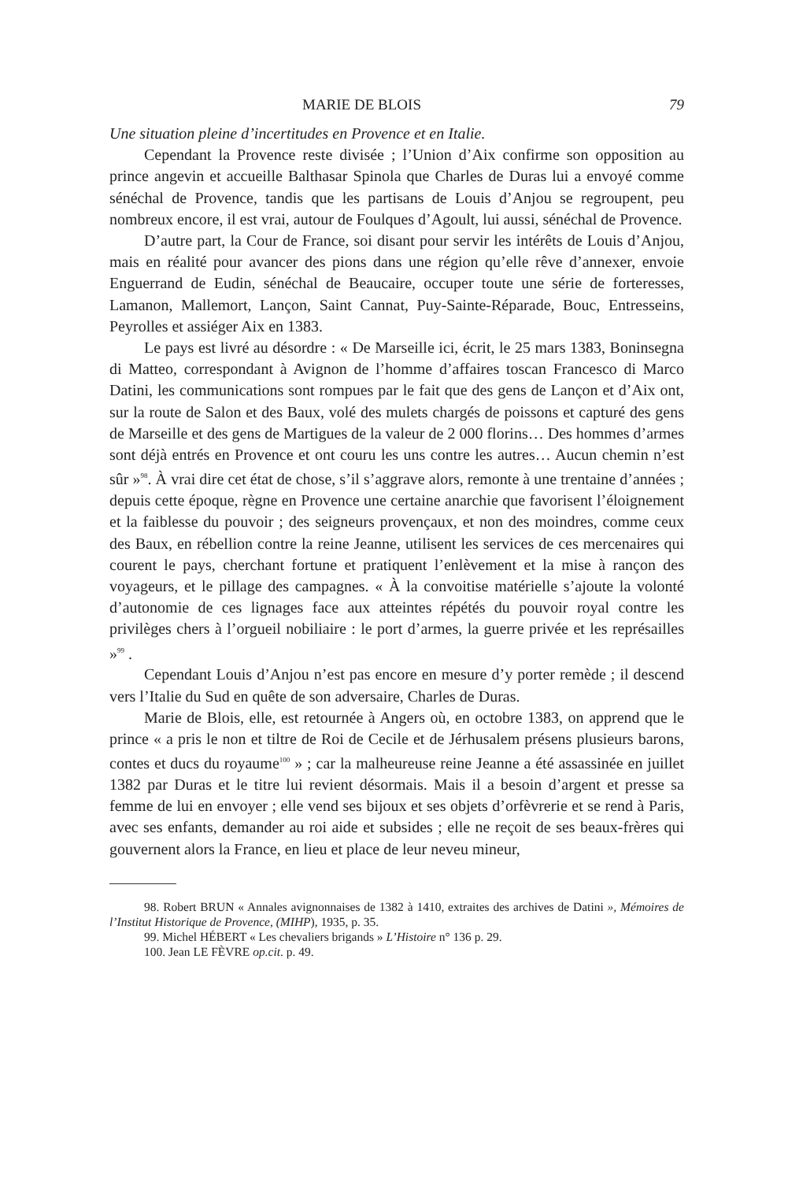MARIE DE BLOIS 79
Une situation pleine d’incertitudes en Provence et en Italie.
Cependant la Provence reste divisée ; l’Union d’Aix confirme son opposition au prince angevin et accueille Balthasar Spinola que Charles de Duras lui a envoyé comme sénéchal de Provence, tandis que les partisans de Louis d’Anjou se regroupent, peu nombreux encore, il est vrai, autour de Foulques d’Agoult, lui aussi, sénéchal de Provence.
D’autre part, la Cour de France, soi disant pour servir les intérêts de Louis d’Anjou, mais en réalité pour avancer des pions dans une région qu’elle rêve d’annexer, envoie Enguerrand de Eudin, sénéchal de Beaucaire, occuper toute une série de forteresses, Lamanon, Mallemort, Lançon, Saint Cannat, Puy-Sainte-Réparade, Bouc, Entresseins, Peyrolles et assiéger Aix en 1383.
Le pays est livré au désordre : « De Marseille ici, écrit, le 25 mars 1383, Boninsegna di Matteo, correspondant à Avignon de l’homme d’affaires toscan Francesco di Marco Datini, les communications sont rompues par le fait que des gens de Lançon et d’Aix ont, sur la route de Salon et des Baux, volé des mulets chargés de poissons et capturé des gens de Marseille et des gens de Martigues de la valeur de 2 000 florins… Des hommes d’armes sont déjà entrés en Provence et ont couru les uns contre les autres… Aucun chemin n’est sûr »<sup>98</sup>. À vrai dire cet état de chose, s’il s’aggrave alors, remonte à une trentaine d’années ; depuis cette époque, règne en Provence une certaine anarchie que favorisent l’éloignement et la faiblesse du pouvoir ; des seigneurs provençaux, et non des moindres, comme ceux des Baux, en rébellion contre la reine Jeanne, utilisent les services de ces mercenaires qui courent le pays, cherchant fortune et pratiquent l’enlèvement et la mise à rançon des voyageurs, et le pillage des campagnes. « À la convoitise matérielle s’ajoute la volonté d’autonomie de ces lignages face aux atteintes répétés du pouvoir royal contre les privilèges chers à l’orgueil nobiliaire : le port d’armes, la guerre privée et les représailles »<sup>99</sup> .
Cependant Louis d’Anjou n’est pas encore en mesure d’y porter remède ; il descend vers l’Italie du Sud en quête de son adversaire, Charles de Duras.
Marie de Blois, elle, est retournée à Angers où, en octobre 1383, on apprend que le prince « a pris le non et tiltre de Roi de Cecile et de Jérhusalem présens plusieurs barons, contes et ducs du royaume<sup>100</sup> » ; car la malheureuse reine Jeanne a été assassinée en juillet 1382 par Duras et le titre lui revient désormais. Mais il a besoin d’argent et presse sa femme de lui en envoyer ; elle vend ses bijoux et ses objets d’orfèvrerie et se rend à Paris, avec ses enfants, demander au roi aide et subsides ; elle ne reçoit de ses beaux-frères qui gouvernent alors la France, en lieu et place de leur neveu mineur,
98. Robert BRUN « Annales avignonnaises de 1382 à 1410, extraites des archives de Datini », Mémoires de l’Institut Historique de Provence, (MIHP), 1935, p. 35.
99. Michel HÉBERT « Les chevaliers brigands » L’Histoire n° 136 p. 29.
100. Jean LE FÈVRE op.cit. p. 49.